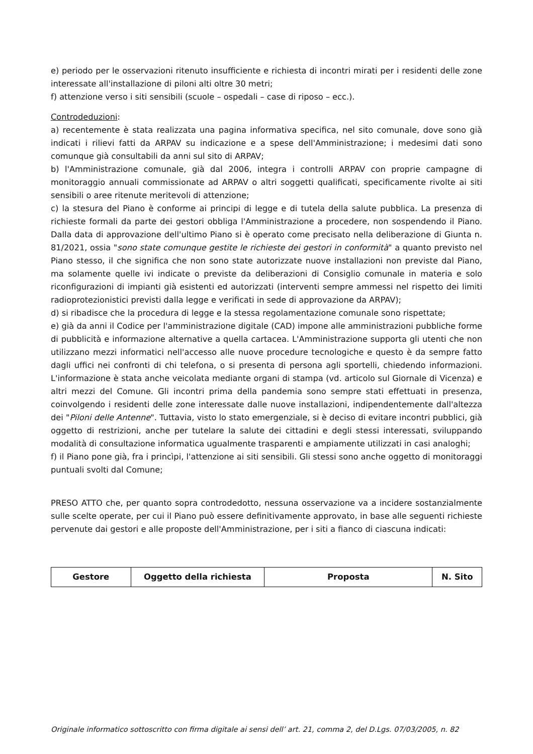e) periodo per le osservazioni ritenuto insufficiente e richiesta di incontri mirati per i residenti delle zone interessate all'installazione di piloni alti oltre 30 metri;
f) attenzione verso i siti sensibili (scuole – ospedali – case di riposo – ecc.).
Controdeduzioni:
a) recentemente è stata realizzata una pagina informativa specifica, nel sito comunale, dove sono già indicati i rilievi fatti da ARPAV su indicazione e a spese dell'Amministrazione; i medesimi dati sono comunque già consultabili da anni sul sito di ARPAV;
b) l'Amministrazione comunale, già dal 2006, integra i controlli ARPAV con proprie campagne di monitoraggio annuali commissionate ad ARPAV o altri soggetti qualificati, specificamente rivolte ai siti sensibili o aree ritenute meritevoli di attenzione;
c) la stesura del Piano è conforme ai principi di legge e di tutela della salute pubblica. La presenza di richieste formali da parte dei gestori obbliga l'Amministrazione a procedere, non sospendendo il Piano. Dalla data di approvazione dell'ultimo Piano si è operato come precisato nella deliberazione di Giunta n. 81/2021, ossia "sono state comunque gestite le richieste dei gestori in conformità" a quanto previsto nel Piano stesso, il che significa che non sono state autorizzate nuove installazioni non previste dal Piano, ma solamente quelle ivi indicate o previste da deliberazioni di Consiglio comunale in materia e solo riconfigurazioni di impianti già esistenti ed autorizzati (interventi sempre ammessi nel rispetto dei limiti radioprotezionistici previsti dalla legge e verificati in sede di approvazione da ARPAV);
d) si ribadisce che la procedura di legge e la stessa regolamentazione comunale sono rispettate;
e) già da anni il Codice per l'amministrazione digitale (CAD) impone alle amministrazioni pubbliche forme di pubblicità e informazione alternative a quella cartacea. L'Amministrazione supporta gli utenti che non utilizzano mezzi informatici nell'accesso alle nuove procedure tecnologiche e questo è da sempre fatto dagli uffici nei confronti di chi telefona, o si presenta di persona agli sportelli, chiedendo informazioni. L'informazione è stata anche veicolata mediante organi di stampa (vd. articolo sul Giornale di Vicenza) e altri mezzi del Comune. Gli incontri prima della pandemia sono sempre stati effettuati in presenza, coinvolgendo i residenti delle zone interessate dalle nuove installazioni, indipendentemente dall'altezza dei "Piloni delle Antenne". Tuttavia, visto lo stato emergenziale, si è deciso di evitare incontri pubblici, già oggetto di restrizioni, anche per tutelare la salute dei cittadini e degli stessi interessati, sviluppando modalità di consultazione informatica ugualmente trasparenti e ampiamente utilizzati in casi analoghi;
f) il Piano pone già, fra i princìpi, l'attenzione ai siti sensibili. Gli stessi sono anche oggetto di monitoraggi puntuali svolti dal Comune;
PRESO ATTO che, per quanto sopra controdedotto, nessuna osservazione va a incidere sostanzialmente sulle scelte operate, per cui il Piano può essere definitivamente approvato, in base alle seguenti richieste pervenute dai gestori e alle proposte dell'Amministrazione, per i siti a fianco di ciascuna indicati:
| Gestore | Oggetto della richiesta | Proposta | N. Sito |
| --- | --- | --- | --- |
Originale informatico sottoscritto con firma digitale ai sensi dell’ art. 21, comma 2, del D.Lgs. 07/03/2005, n. 82